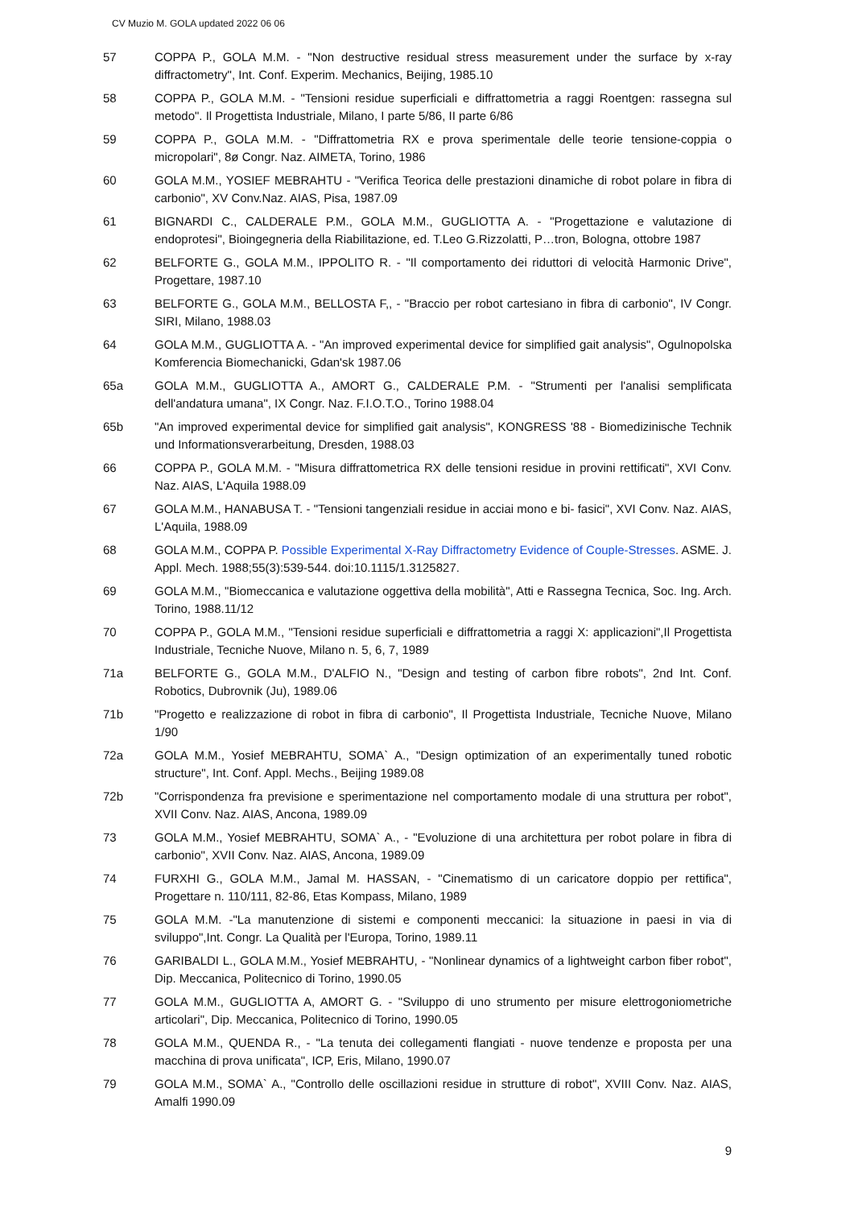CV Muzio M. GOLA updated 2022 06 06
57 COPPA P., GOLA M.M. - "Non destructive residual stress measurement under the surface by x-ray diffractometry", Int. Conf. Experim. Mechanics, Beijing, 1985.10
58 COPPA P., GOLA M.M. - "Tensioni residue superficiali e diffrattometria a raggi Roentgen: rassegna sul metodo". Il Progettista Industriale, Milano, I parte 5/86, II parte 6/86
59 COPPA P., GOLA M.M. - "Diffrattometria RX e prova sperimentale delle teorie tensione-coppia o micropolari", 8ø Congr. Naz. AIMETA, Torino, 1986
60 GOLA M.M., YOSIEF MEBRAHTU - "Verifica Teorica delle prestazioni dinamiche di robot polare in fibra di carbonio", XV Conv.Naz. AIAS, Pisa, 1987.09
61 BIGNARDI C., CALDERALE P.M., GOLA M.M., GUGLIOTTA A. - "Progettazione e valutazione di endoprotesi", Bioingegneria della Riabilitazione, ed. T.Leo G.Rizzolatti, P…tron, Bologna, ottobre 1987
62 BELFORTE G., GOLA M.M., IPPOLITO R. - "Il comportamento dei riduttori di velocità Harmonic Drive", Progettare, 1987.10
63 BELFORTE G., GOLA M.M., BELLOSTA F,, - "Braccio per robot cartesiano in fibra di carbonio", IV Congr. SIRI, Milano, 1988.03
64 GOLA M.M., GUGLIOTTA A. - "An improved experimental device for simplified gait analysis", Ogulnopolska Komferencia Biomechanicki, Gdan'sk 1987.06
65a GOLA M.M., GUGLIOTTA A., AMORT G., CALDERALE P.M. - "Strumenti per l'analisi semplificata dell'andatura umana", IX Congr. Naz. F.I.O.T.O., Torino 1988.04
65b "An improved experimental device for simplified gait analysis", KONGRESS '88 - Biomedizinische Technik und Informationsverarbeitung, Dresden, 1988.03
66 COPPA P., GOLA M.M. - "Misura diffrattometrica RX delle tensioni residue in provini rettificati", XVI Conv. Naz. AIAS, L'Aquila 1988.09
67 GOLA M.M., HANABUSA T. - "Tensioni tangenziali residue in acciai mono e bi- fasici", XVI Conv. Naz. AIAS, L'Aquila, 1988.09
68 GOLA M.M., COPPA P. Possible Experimental X-Ray Diffractometry Evidence of Couple-Stresses. ASME. J. Appl. Mech. 1988;55(3):539-544. doi:10.1115/1.3125827.
69 GOLA M.M., "Biomeccanica e valutazione oggettiva della mobilità", Atti e Rassegna Tecnica, Soc. Ing. Arch. Torino, 1988.11/12
70 COPPA P., GOLA M.M., "Tensioni residue superficiali e diffrattometria a raggi X: applicazioni",Il Progettista Industriale, Tecniche Nuove, Milano n. 5, 6, 7, 1989
71a BELFORTE G., GOLA M.M., D'ALFIO N., "Design and testing of carbon fibre robots", 2nd Int. Conf. Robotics, Dubrovnik (Ju), 1989.06
71b "Progetto e realizzazione di robot in fibra di carbonio", Il Progettista Industriale, Tecniche Nuove, Milano 1/90
72a GOLA M.M., Yosief MEBRAHTU, SOMA` A., "Design optimization of an experimentally tuned robotic structure", Int. Conf. Appl. Mechs., Beijing 1989.08
72b "Corrispondenza fra previsione e sperimentazione nel comportamento modale di una struttura per robot", XVII Conv. Naz. AIAS, Ancona, 1989.09
73 GOLA M.M., Yosief MEBRAHTU, SOMA` A., - "Evoluzione di una architettura per robot polare in fibra di carbonio", XVII Conv. Naz. AIAS, Ancona, 1989.09
74 FURXHI G., GOLA M.M., Jamal M. HASSAN, - "Cinematismo di un caricatore doppio per rettifica", Progettare n. 110/111, 82-86, Etas Kompass, Milano, 1989
75 GOLA M.M. -"La manutenzione di sistemi e componenti meccanici: la situazione in paesi in via di sviluppo",Int. Congr. La Qualità per l'Europa, Torino, 1989.11
76 GARIBALDI L., GOLA M.M., Yosief MEBRAHTU, - "Nonlinear dynamics of a lightweight carbon fiber robot", Dip. Meccanica, Politecnico di Torino, 1990.05
77 GOLA M.M., GUGLIOTTA A, AMORT G. - "Sviluppo di uno strumento per misure elettrogoniometriche articolari", Dip. Meccanica, Politecnico di Torino, 1990.05
78 GOLA M.M., QUENDA R., - "La tenuta dei collegamenti flangiati - nuove tendenze e proposta per una macchina di prova unificata", ICP, Eris, Milano, 1990.07
79 GOLA M.M., SOMA` A., "Controllo delle oscillazioni residue in strutture di robot", XVIII Conv. Naz. AIAS, Amalfi 1990.09
9